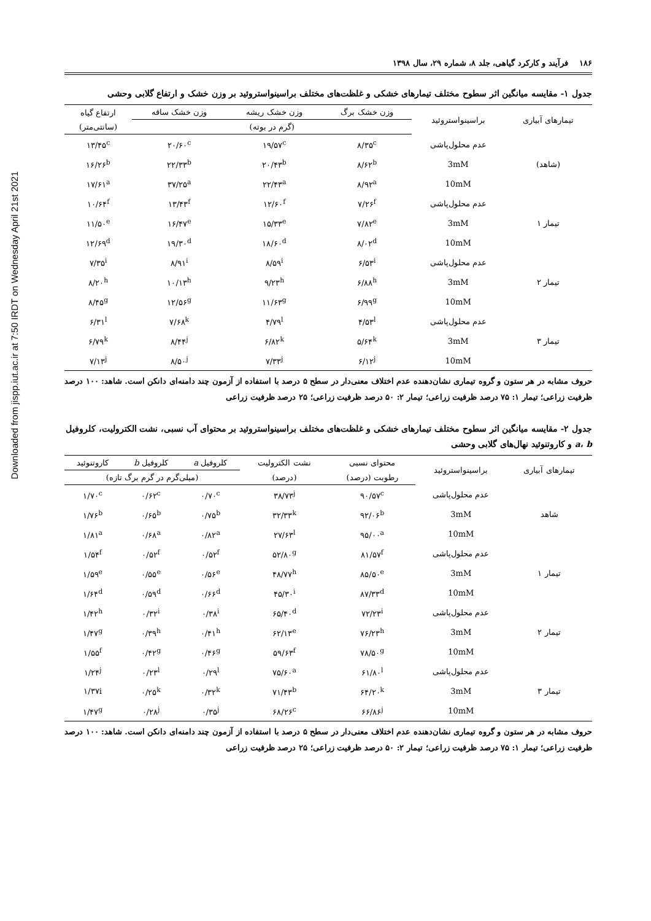Downloaded from jispp.iut.ac.ir at 7:50 IRDT on Wednesday April 21st 2021
۱۸۶ فرآیند و کارکرد گیاهی، جلد ۸، شماره ۲۹، سال ۱۳۹۸
جدول ۱- مقایسه میانگین اثر سطوح مختلف تیمارهای خشکی و غلظت‌های مختلف براسینواستروئید بر وزن خشک و ارتفاع گلابی وحشی
| تیمارهای آبیاری | براسینواستروئید | وزن خشک برگ | وزن خشک ریشه | وزن خشک ساقه | ارتفاع گیاه |
| --- | --- | --- | --- | --- | --- |
| | | (گرم در بوته) | | | (سانتی‌متر) |
| | عدم محلول‌پاشی | ۸/۳۵<sup>c</sup> | ۱۹/۵۷<sup>c</sup> | ۲۰/۶۰<sup>c</sup> | ۱۳/۴۵<sup>c</sup> |
| (شاهد) | 3mM | ۸/۶۲<sup>b</sup> | ۲۰/۴۳<sup>b</sup> | ۲۲/۳۳<sup>b</sup> | ۱۶/۲۶<sup>b</sup> |
| | 10mM | ۸/۹۲<sup>a</sup> | ۲۲/۴۳<sup>a</sup> | ۳۷/۲۵<sup>a</sup> | ۱۷/۶۱<sup>a</sup> |
| | عدم محلول‌پاشی | ۷/۲۶<sup>f</sup> | ۱۲/۶۰<sup>f</sup> | ۱۳/۴۳<sup>f</sup> | ۱۰/۶۴<sup>f</sup> |
| تیمار ۱ | 3mM | ۷/۸۲<sup>e</sup> | ۱۵/۳۳<sup>e</sup> | ۱۶/۴۷<sup>e</sup> | ۱۱/۵۰<sup>e</sup> |
| | 10mM | ۸/۰۲<sup>d</sup> | ۱۸/۶۰<sup>d</sup> | ۱۹/۳۰<sup>d</sup> | ۱۲/۶۹<sup>d</sup> |
| | عدم محلول‌پاشی | ۶/۵۳<sup>i</sup> | ۸/۵۹<sup>i</sup> | ۸/۹۱<sup>i</sup> | ۷/۳۵<sup>i</sup> |
| تیمار ۲ | 3mM | ۶/۸۸<sup>h</sup> | ۹/۲۳<sup>h</sup> | ۱۰/۱۳<sup>h</sup> | ۸/۲۰<sup>h</sup> |
| | 10mM | ۶/۹۹<sup>g</sup> | ۱۱/۶۳<sup>g</sup> | ۱۲/۵۶<sup>g</sup> | ۸/۴۵<sup>g</sup> |
| | عدم محلول‌پاشی | ۴/۵۳<sup>l</sup> | ۴/۷۹<sup>l</sup> | ۷/۶۸<sup>k</sup> | ۶/۳۱<sup>l</sup> |
| تیمار ۳ | 3mM | ۵/۶۴<sup>k</sup> | ۶/۸۲<sup>k</sup> | ۸/۴۴<sup>j</sup> | ۶/۷۹<sup>k</sup> |
| | 10mM | ۶/۱۲<sup>j</sup> | ۷/۳۳<sup>j</sup> | ۸/۵۰<sup>j</sup> | ۷/۱۳<sup>j</sup> |
حروف مشابه در هر ستون و گروه تیماری نشان‌دهنده عدم اختلاف معنی‌دار در سطح ۵ درصد با استفاده از آزمون چند دامنه‌ای دانکن است. شاهد: ۱۰۰ درصد ظرفیت زراعی؛ تیمار ۱: ۷۵ درصد ظرفیت زراعی؛ تیمار ۲: ۵۰ درصد ظرفیت زراعی؛ ۲۵ درصد ظرفیت زراعی
جدول ۲- مقایسه میانگین اثر سطوح مختلف تیمارهای خشکی و غلظت‌های مختلف براسینواستروئید بر محتوای آب نسبی، نشت الکترولیت، کلروفیل a، b و کاروتنوئید نهال‌های گلابی وحشی
| تیمارهای آبیاری | براسینواستروئید | محتوای نسبی | نشت الکترولیت | کلروفیل a | کلروفیل b | کاروتنوئید |
| --- | --- | --- | --- | --- | --- | --- |
| | | رطوبت (درصد) | (درصد) | (میلی‌گرم در گرم برگ تازه) | | |
| | عدم محلول‌پاشی | ۹۰/۵۷<sup>c</sup> | ۳۸/۷۳<sup>j</sup> | ۰/۷۰<sup>c</sup> | ۰/۶۲<sup>c</sup> | ۱/۷۰<sup>c</sup> |
| شاهد | 3mM | ۹۲/۰۶<sup>b</sup> | ۳۲/۳۳<sup>k</sup> | ۰/۷۵<sup>b</sup> | ۰/۶۵<sup>b</sup> | ۱/۷۶<sup>b</sup> |
| | 10mM | ۹۵/۰۰<sup>a</sup> | ۲۷/۶۳<sup>l</sup> | ۰/۸۲<sup>a</sup> | ۰/۶۸<sup>a</sup> | ۱/۸۱<sup>a</sup> |
| | عدم محلول‌پاشی | ۸۱/۵۷<sup>f</sup> | ۵۲/۸۰<sup>g</sup> | ۰/۵۲<sup>f</sup> | ۰/۵۲<sup>f</sup> | ۱/۵۴<sup>f</sup> |
| تیمار ۱ | 3mM | ۸۵/۵۰<sup>e</sup> | ۴۸/۷۷<sup>h</sup> | ۰/۵۶<sup>e</sup> | ۰/۵۵<sup>e</sup> | ۱/۵۹<sup>e</sup> |
| | 10mM | ۸۷/۳۳<sup>d</sup> | ۴۵/۳۰<sup>i</sup> | ۰/۶۶<sup>d</sup> | ۰/۵۹<sup>d</sup> | ۱/۶۴<sup>d</sup> |
| | عدم محلول‌پاشی | ۷۲/۲۳<sup>i</sup> | ۶۵/۴۰<sup>d</sup> | ۰/۳۸<sup>i</sup> | ۰/۳۲<sup>i</sup> | ۱/۴۲<sup>h</sup> |
| تیمار ۲ | 3mM | ۷۶/۲۳<sup>h</sup> | ۶۲/۱۳<sup>e</sup> | ۰/۴۱<sup>h</sup> | ۰/۳۹<sup>h</sup> | ۱/۴۷<sup>g</sup> |
| | 10mM | ۷۸/۵۰<sup>g</sup> | ۵۹/۶۳<sup>f</sup> | ۰/۴۶<sup>g</sup> | ۰/۴۲<sup>g</sup> | ۱/۵۵<sup>f</sup> |
| | عدم محلول‌پاشی | ۶۱/۸۰<sup>l</sup> | ۷۵/۶۰<sup>a</sup> | ۰/۲۹<sup>l</sup> | ۰/۲۳<sup>l</sup> | ۱/۲۴<sup>j</sup> |
| تیمار ۳ | 3mM | ۶۴/۲۰<sup>k</sup> | ۷۱/۴۳<sup>b</sup> | ۰/۳۲<sup>k</sup> | ۰/۲۵<sup>k</sup> | ۱/۳۷i |
| | 10mM | ۶۶/۸۶<sup>j</sup> | ۶۸/۲۶<sup>c</sup> | ۰/۳۵<sup>j</sup> | ۰/۲۸<sup>j</sup> | ۱/۴۷<sup>g</sup> |
حروف مشابه در هر ستون و گروه تیماری نشان‌دهنده عدم اختلاف معنی‌دار در سطح ۵ درصد با استفاده از آزمون چند دامنه‌ای دانکن است. شاهد: ۱۰۰ درصد ظرفیت زراعی؛ تیمار ۱: ۷۵ درصد ظرفیت زراعی؛ تیمار ۲: ۵۰ درصد ظرفیت زراعی؛ ۲۵ درصد ظرفیت زراعی